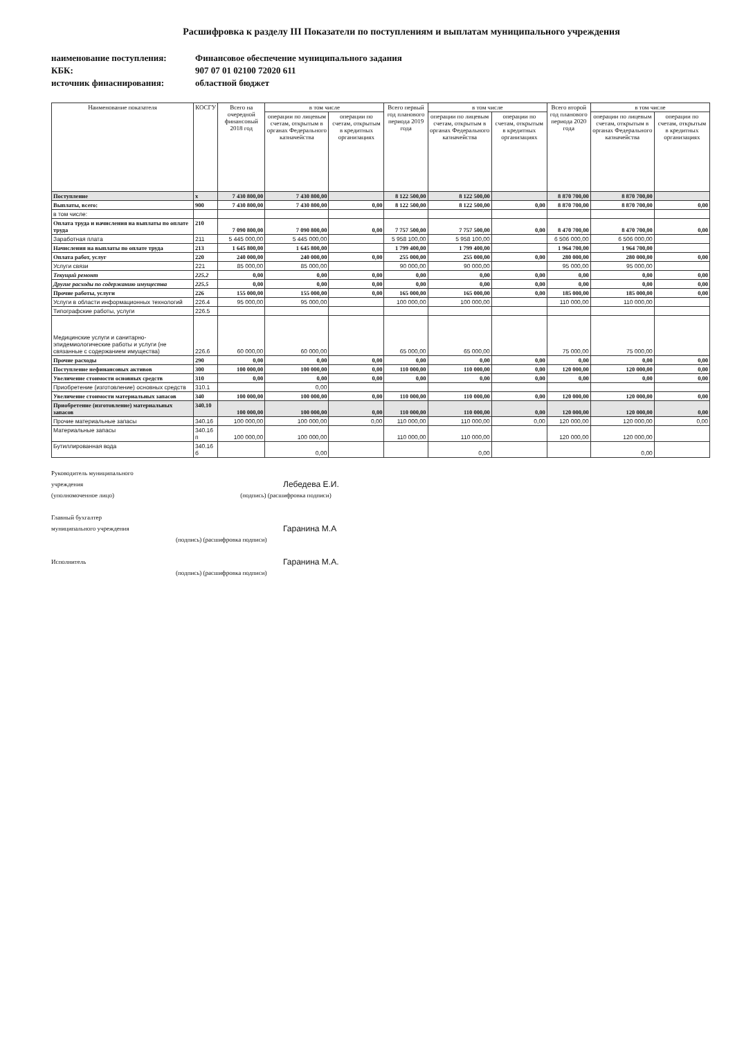Расшифровка к разделу III Показатели по поступлениям и выплатам муниципального учреждения
наименование поступления:
Финансовое обеспечение муниципального задания
КБК:
907 07 01 02100 72020 611
источник финаснирования:
областной бюджет
| Наименование показателя | КОСГУ | Всего на очередной финансовый 2018 год | в том числе | | Всего первый год планового периода 2019 года | в том числе | | Всего второй год планового периода 2020 года | в том числе | |
| --- | --- | --- | --- | --- | --- | --- | --- | --- | --- | --- |
| | | | операции по лицевым счетам, открытым в органах Федерального казначейства | операции по счетам, открытым в кредитных организациях | | операции по лицевым счетам, открытым в органах Федерального казначейства | операции по счетам, открытым в кредитных организациях | | операции по лицевым счетам, открытым в органах Федерального казначейства | операции по счетам, открытым в кредитных организациях |
| Поступление | x | 7 430 800,00 | 7 430 800,00 | | 8 122 500,00 | 8 122 500,00 | | 8 870 700,00 | 8 870 700,00 | |
| Выплаты, всего: | 900 | 7 430 800,00 | 7 430 800,00 | 0,00 | 8 122 500,00 | 8 122 500,00 | 0,00 | 8 870 700,00 | 8 870 700,00 | 0,00 |
| в том числе: | | | | | | | | | | |
| Оплата труда и начисления на выплаты по оплате труда | 210 | 7 090 800,00 | 7 090 800,00 | 0,00 | 7 757 500,00 | 7 757 500,00 | 0,00 | 8 470 700,00 | 8 470 700,00 | 0,00 |
| Заработная плата | 211 | 5 445 000,00 | 5 445 000,00 | | 5 958 100,00 | 5 958 100,00 | | 6 506 000,00 | 6 506 000,00 | |
| Начисления на выплаты по оплате труда | 213 | 1 645 800,00 | 1 645 800,00 | | 1 799 400,00 | 1 799 400,00 | | 1 964 700,00 | 1 964 700,00 | |
| Оплата работ, услуг | 220 | 240 000,00 | 240 000,00 | 0,00 | 255 000,00 | 255 000,00 | 0,00 | 280 000,00 | 280 000,00 | 0,00 |
| Услуги связи | 221 | 85 000,00 | 85 000,00 | | 90 000,00 | 90 000,00 | | 95 000,00 | 95 000,00 | |
| Текущий ремонт | 225.2 | 0,00 | 0,00 | 0,00 | 0,00 | 0,00 | 0,00 | 0,00 | 0,00 | 0,00 |
| Другие расходы по содержанию имущества | 225.5 | 0,00 | 0,00 | 0,00 | 0,00 | 0,00 | 0,00 | 0,00 | 0,00 | 0,00 |
| Прочие работы, услуги | 226 | 155 000,00 | 155 000,00 | 0,00 | 165 000,00 | 165 000,00 | 0,00 | 185 000,00 | 185 000,00 | 0,00 |
| Услуги в области информационных технологий | 226.4 | 95 000,00 | 95 000,00 | | 100 000,00 | 100 000,00 | | 110 000,00 | 110 000,00 | |
| Типографские работы, услуги | 226.5 | | | | | | | | | |
| Медицинские услуги и санитарно-эпидемиологические работы и услуги (не связанные с содержанием имущества) | 226.6 | 60 000,00 | 60 000,00 | | 65 000,00 | 65 000,00 | | 75 000,00 | 75 000,00 | |
| Прочие расходы | 290 | 0,00 | 0,00 | 0,00 | 0,00 | 0,00 | 0,00 | 0,00 | 0,00 | 0,00 |
| Поступление нефинансовых активов | 300 | 100 000,00 | 100 000,00 | 0,00 | 110 000,00 | 110 000,00 | 0,00 | 120 000,00 | 120 000,00 | 0,00 |
| Увеличение стоимости основных средств | 310 | 0,00 | 0,00 | 0,00 | 0,00 | 0,00 | 0,00 | 0,00 | 0,00 | 0,00 |
| Приобретение (изготовление) основных средств | 310.1 | | 0,00 | | | | | | | |
| Увеличение стоимости материальных запасов | 340 | 100 000,00 | 100 000,00 | 0,00 | 110 000,00 | 110 000,00 | 0,00 | 120 000,00 | 120 000,00 | 0,00 |
| Приобретение (изготовление) материальных запасов | 340.10 | 100 000,00 | 100 000,00 | 0,00 | 110 000,00 | 110 000,00 | 0,00 | 120 000,00 | 120 000,00 | 0,00 |
| Прочие материальные запасы | 340.16 | 100 000,00 | 100 000,00 | 0,00 | 110 000,00 | 110 000,00 | 0,00 | 120 000,00 | 120 000,00 | 0,00 |
| Материальные запасы | 340.16 п | 100 000,00 | 100 000,00 | | 110 000,00 | 110 000,00 | | 120 000,00 | 120 000,00 | |
| Бутиллированная вода | 340.16 б | | 0,00 | | | 0,00 | | | 0,00 | |
Руководитель муниципального
учреждения Лебедева Е.И.
(уполномоченное лицо) (подпись) (расшифровка подписи)
Главный бухгалтер
муниципального учреждения Гаранина М.А
(подпись) (расшифровка подписи)
Исполнитель Гаранина М.А.
(подпись) (расшифровка подписи)